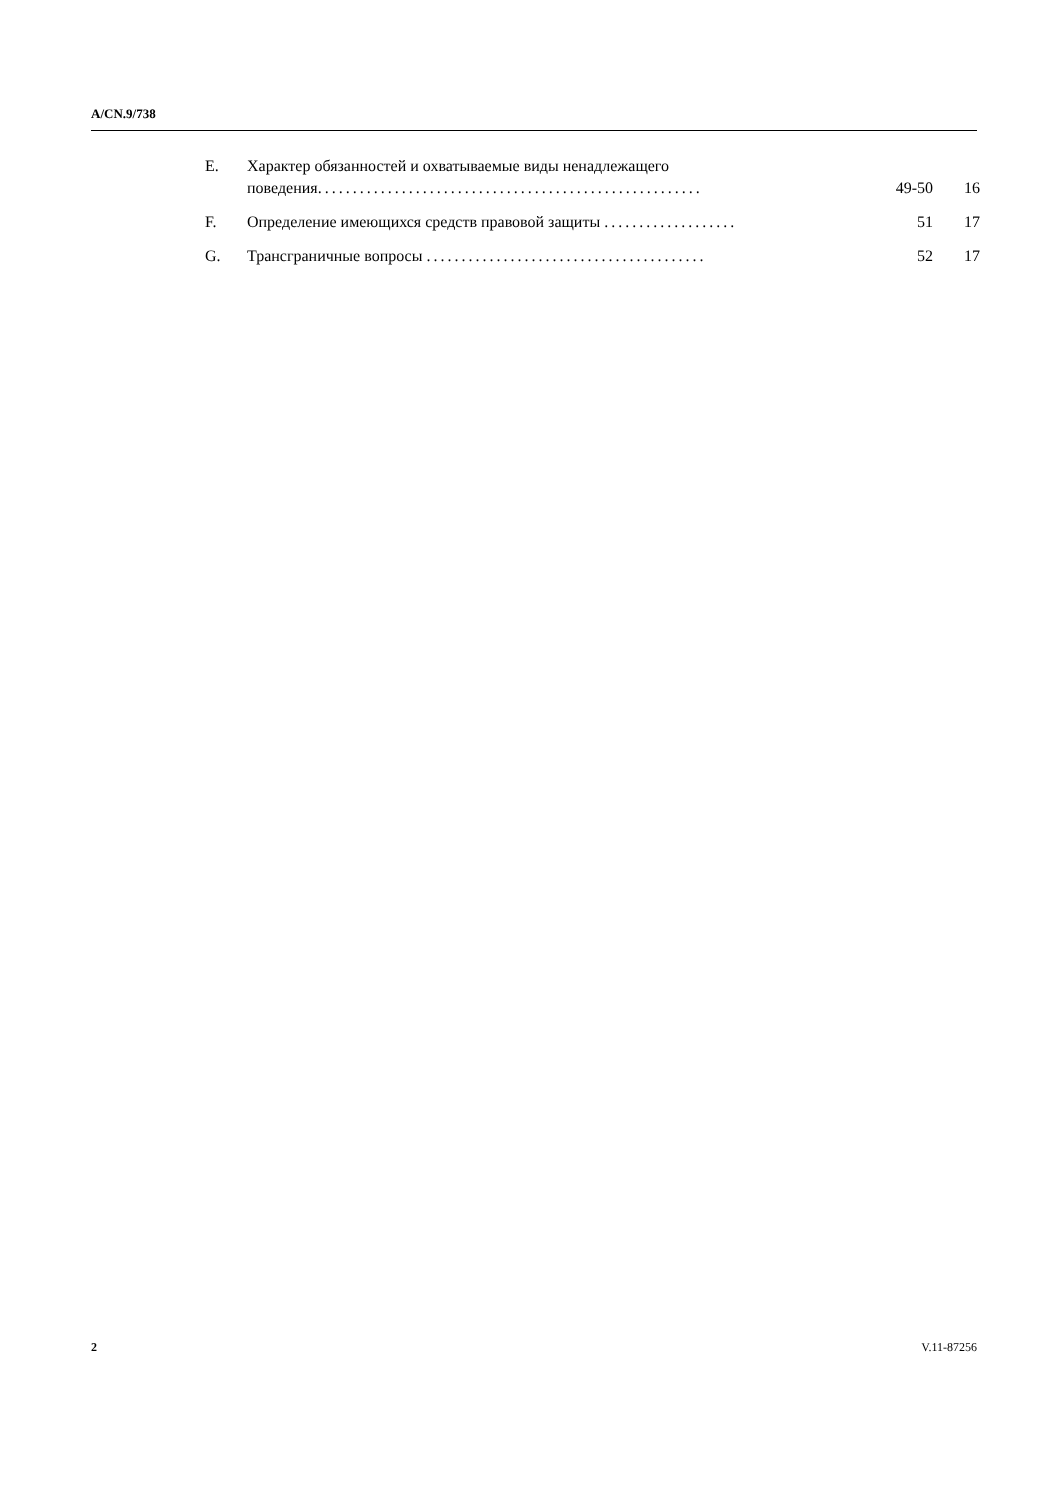A/CN.9/738
| E. | Характер обязанностей и охватываемые виды ненадлежащего поведения ....................................................... | 49-50 | 16 |
| F. | Определение имеющихся средств правовой защиты ................... | 51 | 17 |
| G. | Трансграничные вопросы ........................................ | 52 | 17 |
2 V.11-87256